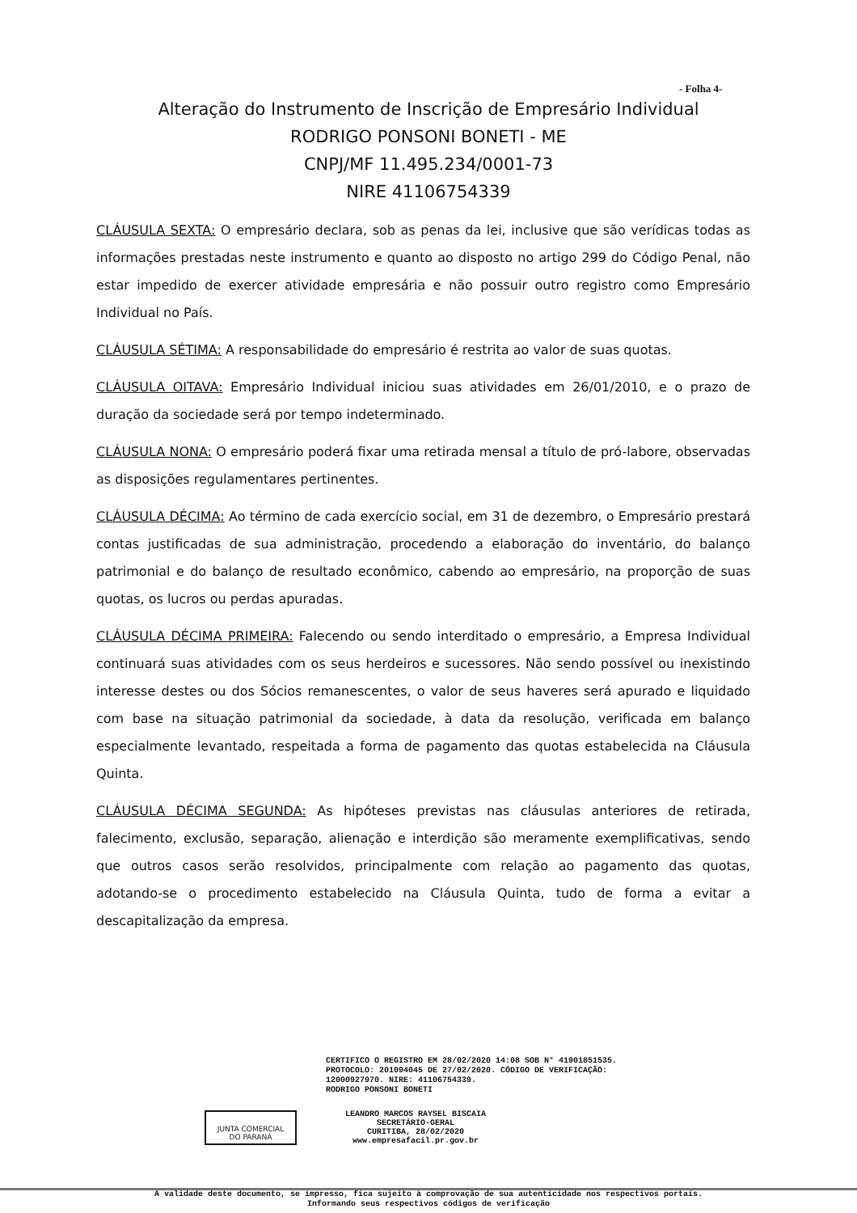- Folha 4-
Alteração do Instrumento de Inscrição de Empresário Individual
RODRIGO PONSONI BONETI - ME
CNPJ/MF 11.495.234/0001-73
NIRE 41106754339
CLÁUSULA SEXTA: O empresário declara, sob as penas da lei, inclusive que são verídicas todas as informações prestadas neste instrumento e quanto ao disposto no artigo 299 do Código Penal, não estar impedido de exercer atividade empresária e não possuir outro registro como Empresário Individual no País.
CLÁUSULA SÉTIMA: A responsabilidade do empresário é restrita ao valor de suas quotas.
CLÁUSULA OITAVA: Empresário Individual iniciou suas atividades em 26/01/2010, e o prazo de duração da sociedade será por tempo indeterminado.
CLÁUSULA NONA: O empresário poderá fixar uma retirada mensal a título de pró-labore, observadas as disposições regulamentares pertinentes.
CLÁUSULA DÉCIMA: Ao término de cada exercício social, em 31 de dezembro, o Empresário prestará contas justificadas de sua administração, procedendo a elaboração do inventário, do balanço patrimonial e do balanço de resultado econômico, cabendo ao empresário, na proporção de suas quotas, os lucros ou perdas apuradas.
CLÁUSULA DÉCIMA PRIMEIRA: Falecendo ou sendo interditado o empresário, a Empresa Individual continuará suas atividades com os seus herdeiros e sucessores. Não sendo possível ou inexistindo interesse destes ou dos Sócios remanescentes, o valor de seus haveres será apurado e liquidado com base na situação patrimonial da sociedade, à data da resolução, verificada em balanço especialmente levantado, respeitada a forma de pagamento das quotas estabelecida na Cláusula Quinta.
CLÁUSULA DÉCIMA SEGUNDA: As hipóteses previstas nas cláusulas anteriores de retirada, falecimento, exclusão, separação, alienação e interdição são meramente exemplificativas, sendo que outros casos serão resolvidos, principalmente com relação ao pagamento das quotas, adotando-se o procedimento estabelecido na Cláusula Quinta, tudo de forma a evitar a descapitalização da empresa.
CERTIFICO O REGISTRO EM 28/02/2020 14:08 SOB N° 41901851535.
PROTOCOLO: 201094045 DE 27/02/2020. CÓDIGO DE VERIFICAÇÃO:
12000927970. NIRE: 41106754339.
RODRIGO PONSONI BONETI
JUNTA COMERCIAL
DO PARANÁ
LEANDRO MARCOS RAYSEL BISCAIA
SECRETÁRIO-GERAL
CURITIBA, 28/02/2020
www.empresafacil.pr.gov.br
A validade deste documento, se impresso, fica sujeito à comprovação de sua autenticidade nos respectivos portais.
Informando seus respectivos códigos de verificação